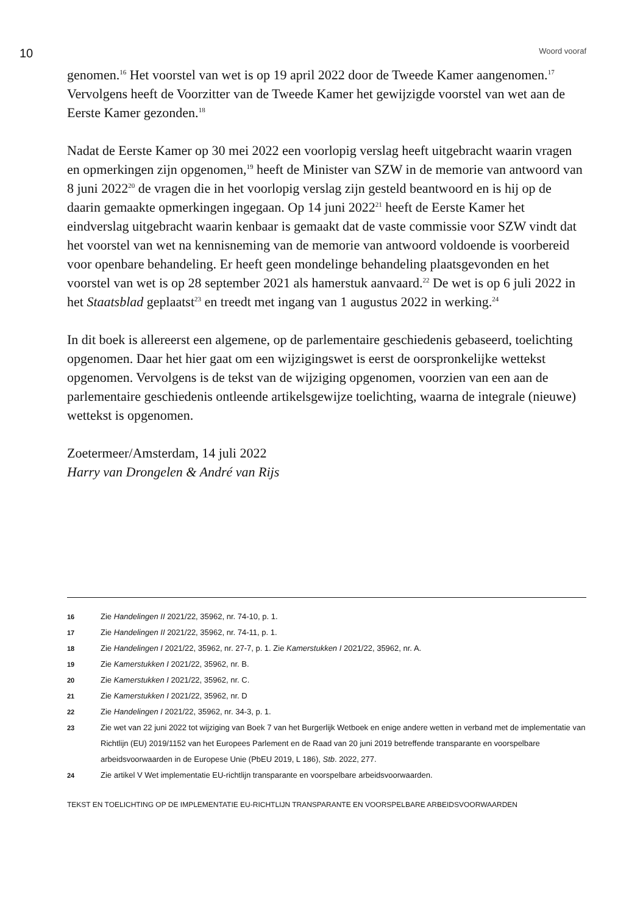10 Woord vooraf
genomen.<sup>16</sup> Het voorstel van wet is op 19 april 2022 door de Tweede Kamer aangenomen.<sup>17</sup> Vervolgens heeft de Voorzitter van de Tweede Kamer het gewijzigde voorstel van wet aan de Eerste Kamer gezonden.<sup>18</sup>
Nadat de Eerste Kamer op 30 mei 2022 een voorlopig verslag heeft uitgebracht waarin vragen en opmerkingen zijn opgenomen,<sup>19</sup> heeft de Minister van SZW in de memorie van antwoord van 8 juni 2022<sup>20</sup> de vragen die in het voorlopig verslag zijn gesteld beantwoord en is hij op de daarin gemaakte opmerkingen ingegaan. Op 14 juni 2022<sup>21</sup> heeft de Eerste Kamer het eindverslag uitgebracht waarin kenbaar is gemaakt dat de vaste commissie voor SZW vindt dat het voorstel van wet na kennisneming van de memorie van antwoord voldoende is voorbereid voor openbare behandeling. Er heeft geen mondelinge behandeling plaatsgevonden en het voorstel van wet is op 28 september 2021 als hamerstuk aanvaard.<sup>22</sup> De wet is op 6 juli 2022 in het Staatsblad geplaatst<sup>23</sup> en treedt met ingang van 1 augustus 2022 in werking.<sup>24</sup>
In dit boek is allereerst een algemene, op de parlementaire geschiedenis gebaseerd, toelichting opgenomen. Daar het hier gaat om een wijzigingswet is eerst de oorspronkelijke wettekst opgenomen. Vervolgens is de tekst van de wijziging opgenomen, voorzien van een aan de parlementaire geschiedenis ontleende artikelsgewijze toelichting, waarna de integrale (nieuwe) wettekst is opgenomen.
Zoetermeer/Amsterdam, 14 juli 2022
Harry van Drongelen & André van Rijs
16 Zie Handelingen II 2021/22, 35962, nr. 74-10, p. 1.
17 Zie Handelingen II 2021/22, 35962, nr. 74-11, p. 1.
18 Zie Handelingen I 2021/22, 35962, nr. 27-7, p. 1. Zie Kamerstukken I 2021/22, 35962, nr. A.
19 Zie Kamerstukken I 2021/22, 35962, nr. B.
20 Zie Kamerstukken I 2021/22, 35962, nr. C.
21 Zie Kamerstukken I 2021/22, 35962, nr. D
22 Zie Handelingen I 2021/22, 35962, nr. 34-3, p. 1.
23 Zie wet van 22 juni 2022 tot wijziging van Boek 7 van het Burgerlijk Wetboek en enige andere wetten in verband met de implementatie van Richtlijn (EU) 2019/1152 van het Europees Parlement en de Raad van 20 juni 2019 betreffende transparante en voorspelbare arbeidsvoorwaarden in de Europese Unie (PbEU 2019, L 186), Stb. 2022, 277.
24 Zie artikel V Wet implementatie EU-richtlijn transparante en voorspelbare arbeidsvoorwaarden.
TEKST EN TOELICHTING OP DE IMPLEMENTATIE EU-RICHTLIJN TRANSPARANTE EN VOORSPELBARE ARBEIDSVOORWAARDEN